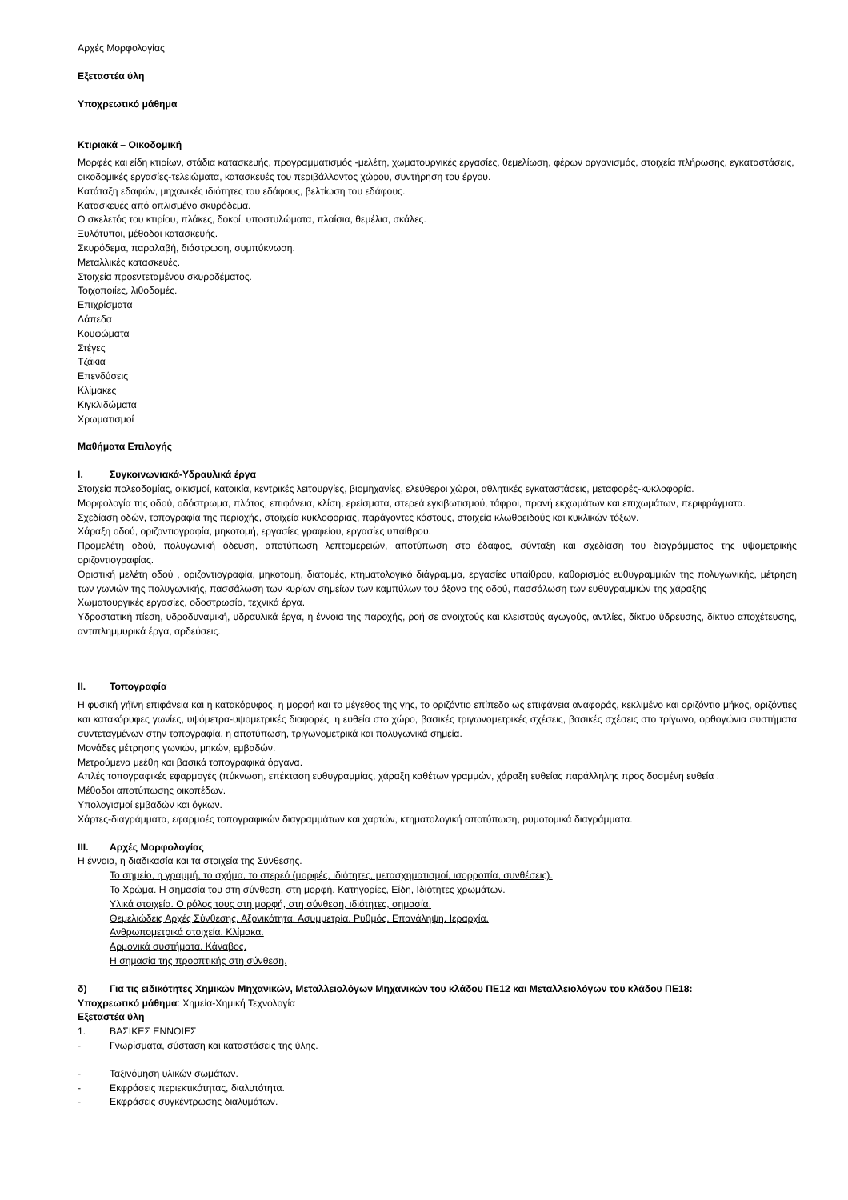Αρχές Μορφολογίας
Εξεταστέα ύλη
Υποχρεωτικό μάθημα
Κτιριακά – Οικοδομική
Μορφές και είδη κτιρίων, στάδια κατασκευής, προγραμματισμός -μελέτη, χωματουργικές εργασίες, θεμελίωση, φέρων οργανισμός, στοιχεία πλήρωσης, εγκαταστάσεις, οικοδομικές εργασίες-τελειώματα, κατασκευές του περιβάλλοντος χώρου, συντήρηση του έργου.
Κατάταξη εδαφών, μηχανικές ιδιότητες του εδάφους, βελτίωση του εδάφους.
Κατασκευές από οπλισμένο σκυρόδεμα.
Ο σκελετός του κτιρίου, πλάκες, δοκοί, υποστυλώματα, πλαίσια, θεμέλια, σκάλες.
Ξυλότυποι, μέθοδοι κατασκευής.
Σκυρόδεμα, παραλαβή, διάστρωση, συμπύκνωση.
Μεταλλικές κατασκευές.
Στοιχεία προεντεταμένου σκυροδέματος.
Τοιχοποιίες, λιθοδομές.
Επιχρίσματα
Δάπεδα
Κουφώματα
Στέγες
Τζάκια
Επενδύσεις
Κλίμακες
Κιγκλιδώματα
Χρωματισμοί
Μαθήματα Επιλογής
I. Συγκοινωνιακά-Υδραυλικά έργα
Στοιχεία πολεοδομίας, οικισμοί, κατοικία, κεντρικές λειτουργίες, βιομηχανίες, ελεύθεροι χώροι, αθλητικές εγκαταστάσεις, μεταφορές-κυκλοφορία.
Μορφολογία της οδού, οδόστρωμα, πλάτος, επιφάνεια, κλίση, ερείσματα, στερεά εγκιβωτισμού, τάφροι, πρανή εκχωμάτων και επιχωμάτων, περιφράγματα.
Σχεδίαση οδών, τοπογραφία της περιοχής, στοιχεία κυκλοφοριας, παράγοντες κόστους, στοιχεία κλωθοειδούς και κυκλικών τόξων.
Χάραξη οδού, οριζοντιογραφία, μηκοτομή, εργασίες γραφείου, εργασίες υπαίθρου.
Προμελέτη οδού, πολυγωνική όδευση, αποτύπωση λεπτομερειών, αποτύπωση στο έδαφος, σύνταξη και σχεδίαση του διαγράμματος της υψομετρικής οριζοντιογραφίας.
Οριστική μελέτη οδού , οριζοντιογραφία, μηκοτομή, διατομές, κτηματολογικό διάγραμμα, εργασίες υπαίθρου, καθορισμός ευθυγραμμιών της πολυγωνικής, μέτρηση των γωνιών της πολυγωνικής, πασσάλωση των κυρίων σημείων των καμπύλων του άξονα της οδού, πασσάλωση των ευθυγραμμιών της χάραξης
Χωματουργικές εργασίες, οδοστρωσία, τεχνικά έργα.
Υδροστατική πίεση, υδροδυναμική, υδραυλικά έργα, η έννοια της παροχής, ροή σε ανοιχτούς και κλειστούς αγωγούς, αντλίες, δίκτυο ύδρευσης, δίκτυο αποχέτευσης, αντιπλημμυρικά έργα, αρδεύσεις.
II. Τοπογραφία
Η φυσική γήϊνη επιφάνεια και η κατακόρυφος, η μορφή και το μέγεθος της γης, το οριζόντιο επίπεδο ως επιφάνεια αναφοράς, κεκλιμένο και οριζόντιο μήκος, οριζόντιες και κατακόρυφες γωνίες, υψόμετρα-υψομετρικές διαφορές, η ευθεία στο χώρο, βασικές τριγωνομετρικές σχέσεις, βασικές σχέσεις στο τρίγωνο, ορθογώνια συστήματα συντεταγμένων στην τοπογραφία, η αποτύπωση, τριγωνομετρικά και πολυγωνικά σημεία.
Μονάδες μέτρησης γωνιών, μηκών, εμβαδών.
Μετρούμενα μεέθη και βασικά τοπογραφικά όργανα.
Απλές τοπογραφικές εφαρμογές (πύκνωση, επέκταση ευθυγραμμίας, χάραξη καθέτων γραμμών, χάραξη ευθείας παράλληλης προς δοσμένη ευθεία .
Μέθοδοι αποτύπωσης οικοπέδων.
Υπολογισμοί εμβαδών και όγκων.
Χάρτες-διαγράμματα, εφαρμοές τοπογραφικών διαγραμμάτων και χαρτών, κτηματολογική αποτύπωση, ρυμοτομικά διαγράμματα.
III. Αρχές Μορφολογίας
Η έννοια, η διαδικασία και τα στοιχεία της Σύνθεσης.
Το σημείο, η γραμμή, το σχήμα, το στερεό (μορφές, ιδιότητες, μετασχηματισμοί, ισορροπία, συνθέσεις).
Το Χρώμα. Η σημασία του στη σύνθεση, στη μορφή. Κατηγορίες, Είδη, Ιδιότητες χρωμάτων.
Υλικά στοιχεία. Ο ρόλος τους στη μορφή, στη σύνθεση, ιδιότητες, σημασία.
Θεμελιώδεις Αρχές Σύνθεσης. Αξονικότητα. Ασυμμετρία. Ρυθμός. Επανάληψη. Ιεραρχία.
Ανθρωπομετρικά στοιχεία. Κλίμακα.
Αρμονικά συστήματα. Κάναβος.
Η σημασία της προοπτικής στη σύνθεση.
δ) Για τις ειδικότητες Χημικών Μηχανικών, Μεταλλειολόγων Μηχανικών του κλάδου ΠΕ12 και Μεταλλειολόγων του κλάδου ΠΕ18:
Υποχρεωτικό μάθημα: Χημεία-Χημική Τεχνολογία
Εξεταστέα ύλη
1. ΒΑΣΙΚΕΣ ΕΝΝΟΙΕΣ
- Γνωρίσματα, σύσταση και καταστάσεις της ύλης.
- Ταξινόμηση υλικών σωμάτων.
- Εκφράσεις περιεκτικότητας, διαλυτότητα.
- Εκφράσεις συγκέντρωσης διαλυμάτων.